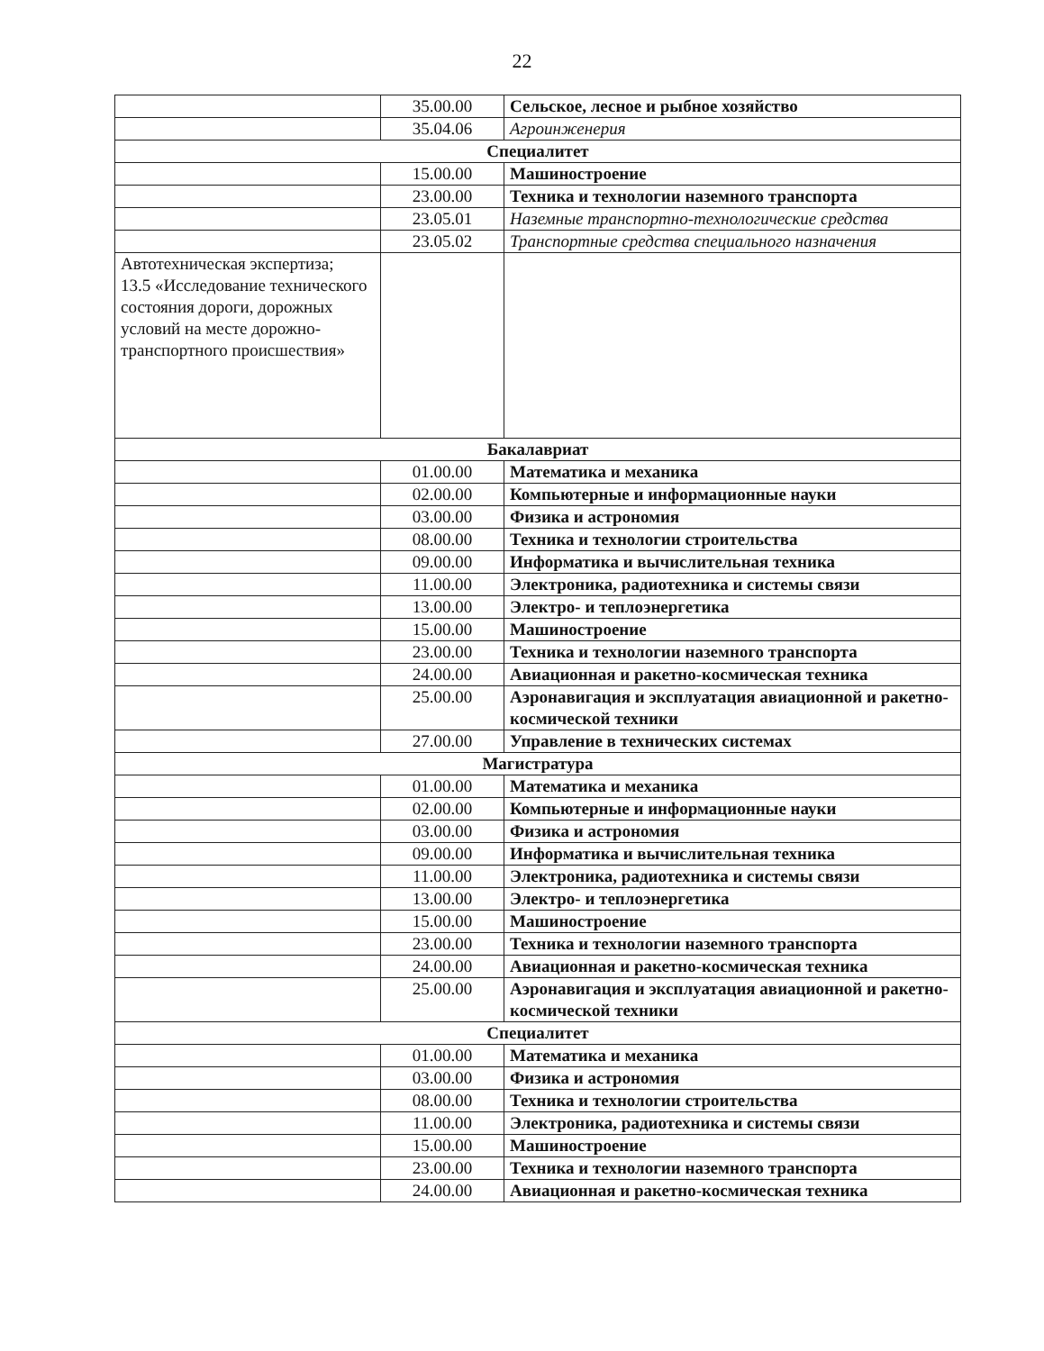22
| | 35.00.00 | Сельское, лесное и рыбное хозяйство |
| | 35.04.06 | Агроинженерия |
| Специалитет | | |
| | 15.00.00 | Машиностроение |
| | 23.00.00 | Техника и технологии наземного транспорта |
| | 23.05.01 | Наземные транспортно-технологические средства |
| | 23.05.02 | Транспортные средства специального назначения |
| Автотехническая экспертиза; 13.5 «Исследование технического состояния дороги, дорожных условий на месте дорожно-транспортного происшествия» | | |
| Бакалавриат | | |
| | 01.00.00 | Математика и механика |
| | 02.00.00 | Компьютерные и информационные науки |
| | 03.00.00 | Физика и астрономия |
| | 08.00.00 | Техника и технологии строительства |
| | 09.00.00 | Информатика и вычислительная техника |
| | 11.00.00 | Электроника, радиотехника и системы связи |
| | 13.00.00 | Электро- и теплоэнергетика |
| | 15.00.00 | Машиностроение |
| | 23.00.00 | Техника и технологии наземного транспорта |
| | 24.00.00 | Авиационная и ракетно-космическая техника |
| | 25.00.00 | Аэронавигация и эксплуатация авиационной и ракетно-космической техники |
| | 27.00.00 | Управление в технических системах |
| Магистратура | | |
| | 01.00.00 | Математика и механика |
| | 02.00.00 | Компьютерные и информационные науки |
| | 03.00.00 | Физика и астрономия |
| | 09.00.00 | Информатика и вычислительная техника |
| | 11.00.00 | Электроника, радиотехника и системы связи |
| | 13.00.00 | Электро- и теплоэнергетика |
| | 15.00.00 | Машиностроение |
| | 23.00.00 | Техника и технологии наземного транспорта |
| | 24.00.00 | Авиационная и ракетно-космическая техника |
| | 25.00.00 | Аэронавигация и эксплуатация авиационной и ракетно-космической техники |
| Специалитет | | |
| | 01.00.00 | Математика и механика |
| | 03.00.00 | Физика и астрономия |
| | 08.00.00 | Техника и технологии строительства |
| | 11.00.00 | Электроника, радиотехника и системы связи |
| | 15.00.00 | Машиностроение |
| | 23.00.00 | Техника и технологии наземного транспорта |
| | 24.00.00 | Авиационная и ракетно-космическая техника |